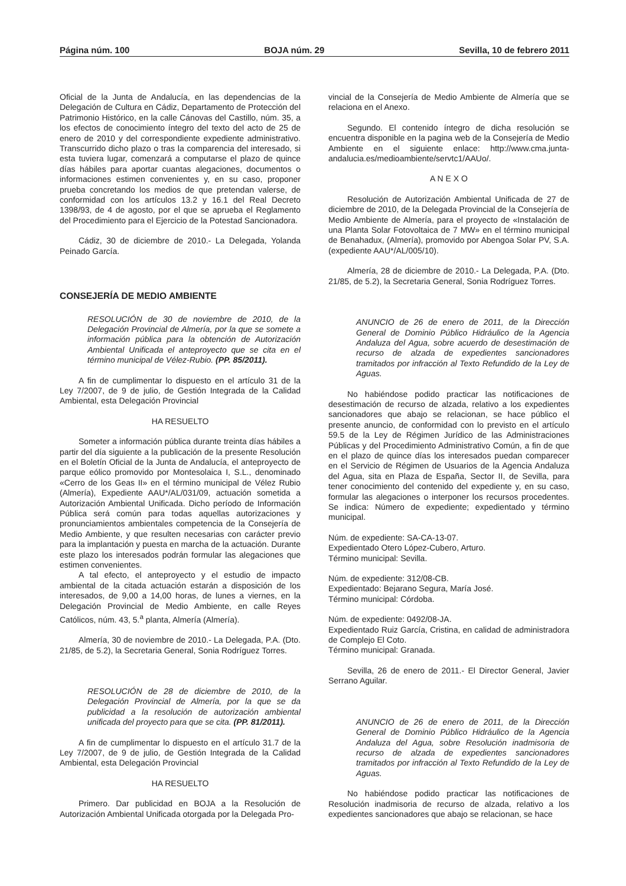Página núm. 100 BOJA núm. 29 Sevilla, 10 de febrero 2011
Oficial de la Junta de Andalucía, en las dependencias de la Delegación de Cultura en Cádiz, Departamento de Protección del Patrimonio Histórico, en la calle Cánovas del Castillo, núm. 35, a los efectos de conocimiento íntegro del texto del acto de 25 de enero de 2010 y del correspondiente expediente administrativo. Transcurrido dicho plazo o tras la comparencia del interesado, si esta tuviera lugar, comenzará a computarse el plazo de quince días hábiles para aportar cuantas alegaciones, documentos o informaciones estimen convenientes y, en su caso, proponer prueba concretando los medios de que pretendan valerse, de conformidad con los artículos 13.2 y 16.1 del Real Decreto 1398/93, de 4 de agosto, por el que se aprueba el Reglamento del Procedimiento para el Ejercicio de la Potestad Sancionadora.
Cádiz, 30 de diciembre de 2010.- La Delegada, Yolanda Peinado García.
CONSEJERÍA DE MEDIO AMBIENTE
RESOLUCIÓN de 30 de noviembre de 2010, de la Delegación Provincial de Almería, por la que se somete a información pública para la obtención de Autorización Ambiental Unificada el anteproyecto que se cita en el término municipal de Vélez-Rubio. (PP. 85/2011).
A fin de cumplimentar lo dispuesto en el artículo 31 de la Ley 7/2007, de 9 de julio, de Gestión Integrada de la Calidad Ambiental, esta Delegación Provincial
HA RESUELTO
Someter a información pública durante treinta días hábiles a partir del día siguiente a la publicación de la presente Resolución en el Boletín Oficial de la Junta de Andalucía, el anteproyecto de parque eólico promovido por Montesolaica I, S.L., denominado «Cerro de los Geas II» en el término municipal de Vélez Rubio (Almería), Expediente AAU*/AL/031/09, actuación sometida a Autorización Ambiental Unificada. Dicho período de Información Pública será común para todas aquellas autorizaciones y pronunciamientos ambientales competencia de la Consejería de Medio Ambiente, y que resulten necesarias con carácter previo para la implantación y puesta en marcha de la actuación. Durante este plazo los interesados podrán formular las alegaciones que estimen convenientes.
A tal efecto, el anteproyecto y el estudio de impacto ambiental de la citada actuación estarán a disposición de los interesados, de 9,00 a 14,00 horas, de lunes a viernes, en la Delegación Provincial de Medio Ambiente, en calle Reyes Católicos, núm. 43, 5.<sup>a</sup> planta, Almería (Almería).
Almería, 30 de noviembre de 2010.- La Delegada, P.A. (Dto. 21/85, de 5.2), la Secretaria General, Sonia Rodríguez Torres.
RESOLUCIÓN de 28 de diciembre de 2010, de la Delegación Provincial de Almería, por la que se da publicidad a la resolución de autorización ambiental unificada del proyecto para que se cita. (PP. 81/2011).
A fin de cumplimentar lo dispuesto en el artículo 31.7 de la Ley 7/2007, de 9 de julio, de Gestión Integrada de la Calidad Ambiental, esta Delegación Provincial
HA RESUELTO
Primero. Dar publicidad en BOJA a la Resolución de Autorización Ambiental Unificada otorgada por la Delegada Pro-
vincial de la Consejería de Medio Ambiente de Almería que se relaciona en el Anexo.
Segundo. El contenido íntegro de dicha resolución se encuentra disponible en la pagina web de la Consejería de Medio Ambiente en el siguiente enlace: http://www.cma.junta-andalucia.es/medioambiente/servtc1/AAUo/.
A N E X O
Resolución de Autorización Ambiental Unificada de 27 de diciembre de 2010, de la Delegada Provincial de la Consejería de Medio Ambiente de Almería, para el proyecto de «Instalación de una Planta Solar Fotovoltaica de 7 MW» en el término municipal de Benahadux, (Almería), promovido por Abengoa Solar PV, S.A. (expediente AAU*/AL/005/10).
Almería, 28 de diciembre de 2010.- La Delegada, P.A. (Dto. 21/85, de 5.2), la Secretaria General, Sonia Rodríguez Torres.
ANUNCIO de 26 de enero de 2011, de la Dirección General de Dominio Público Hidráulico de la Agencia Andaluza del Agua, sobre acuerdo de desestimación de recurso de alzada de expedientes sancionadores tramitados por infracción al Texto Refundido de la Ley de Aguas.
No habiéndose podido practicar las notificaciones de desestimación de recurso de alzada, relativo a los expedientes sancionadores que abajo se relacionan, se hace público el presente anuncio, de conformidad con lo previsto en el artículo 59.5 de la Ley de Régimen Jurídico de las Administraciones Públicas y del Procedimiento Administrativo Común, a fin de que en el plazo de quince días los interesados puedan comparecer en el Servicio de Régimen de Usuarios de la Agencia Andaluza del Agua, sita en Plaza de España, Sector II, de Sevilla, para tener conocimiento del contenido del expediente y, en su caso, formular las alegaciones o interponer los recursos procedentes. Se indica: Número de expediente; expedientado y término municipal.
Núm. de expediente: SA-CA-13-07.
Expedientado Otero López-Cubero, Arturo.
Término municipal: Sevilla.
Núm. de expediente: 312/08-CB.
Expedientado: Bejarano Segura, María José.
Término municipal: Córdoba.
Núm. de expediente: 0492/08-JA.
Expedientado Ruiz García, Cristina, en calidad de administradora de Complejo El Coto.
Término municipal: Granada.
Sevilla, 26 de enero de 2011.- El Director General, Javier Serrano Aguilar.
ANUNCIO de 26 de enero de 2011, de la Dirección General de Dominio Público Hidráulico de la Agencia Andaluza del Agua, sobre Resolución inadmisoria de recurso de alzada de expedientes sancionadores tramitados por infracción al Texto Refundido de la Ley de Aguas.
No habiéndose podido practicar las notificaciones de Resolución inadmisoria de recurso de alzada, relativo a los expedientes sancionadores que abajo se relacionan, se hace